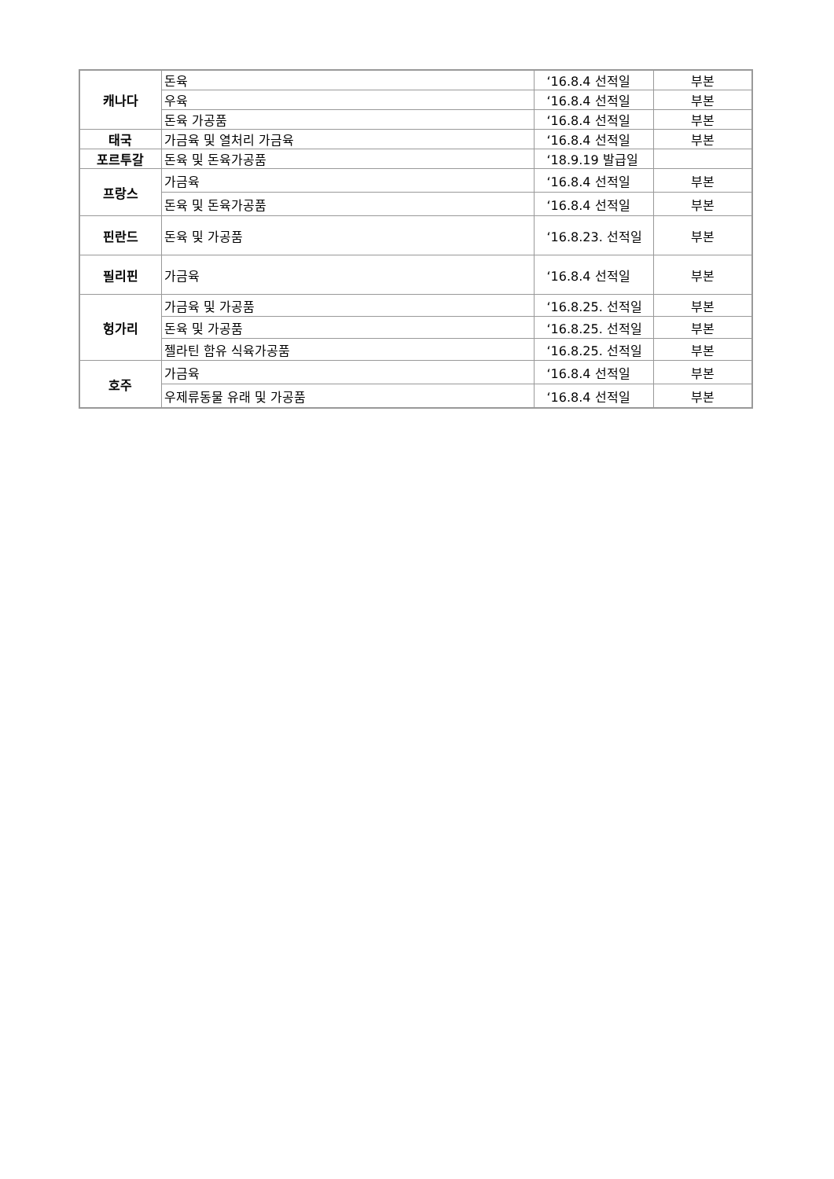| 캐나다 | 돈육 | ‘16.8.4 선적일 | 부본 |
| | 우육 | ‘16.8.4 선적일 | 부본 |
| | 돈육 가공품 | ‘16.8.4 선적일 | 부본 |
| 태국 | 가금육 및 열처리 가금육 | ‘16.8.4 선적일 | 부본 |
| 포르투갈 | 돈육 및 돈육가공품 | ‘18.9.19 발급일 | |
| 프랑스 | 가금육 | ‘16.8.4 선적일 | 부본 |
| | 돈육 및 돈육가공품 | ‘16.8.4 선적일 | 부본 |
| 핀란드 | 돈육 및 가공품 | ‘16.8.23. 선적일 | 부본 |
| 필리핀 | 가금육 | ‘16.8.4 선적일 | 부본 |
| 헝가리 | 가금육 및 가공품 | ‘16.8.25. 선적일 | 부본 |
| | 돈육 및 가공품 | ‘16.8.25. 선적일 | 부본 |
| | 젤라틴 함유 식육가공품 | ‘16.8.25. 선적일 | 부본 |
| 호주 | 가금육 | ‘16.8.4 선적일 | 부본 |
| | 우제류동물 유래 및 가공품 | ‘16.8.4 선적일 | 부본 |